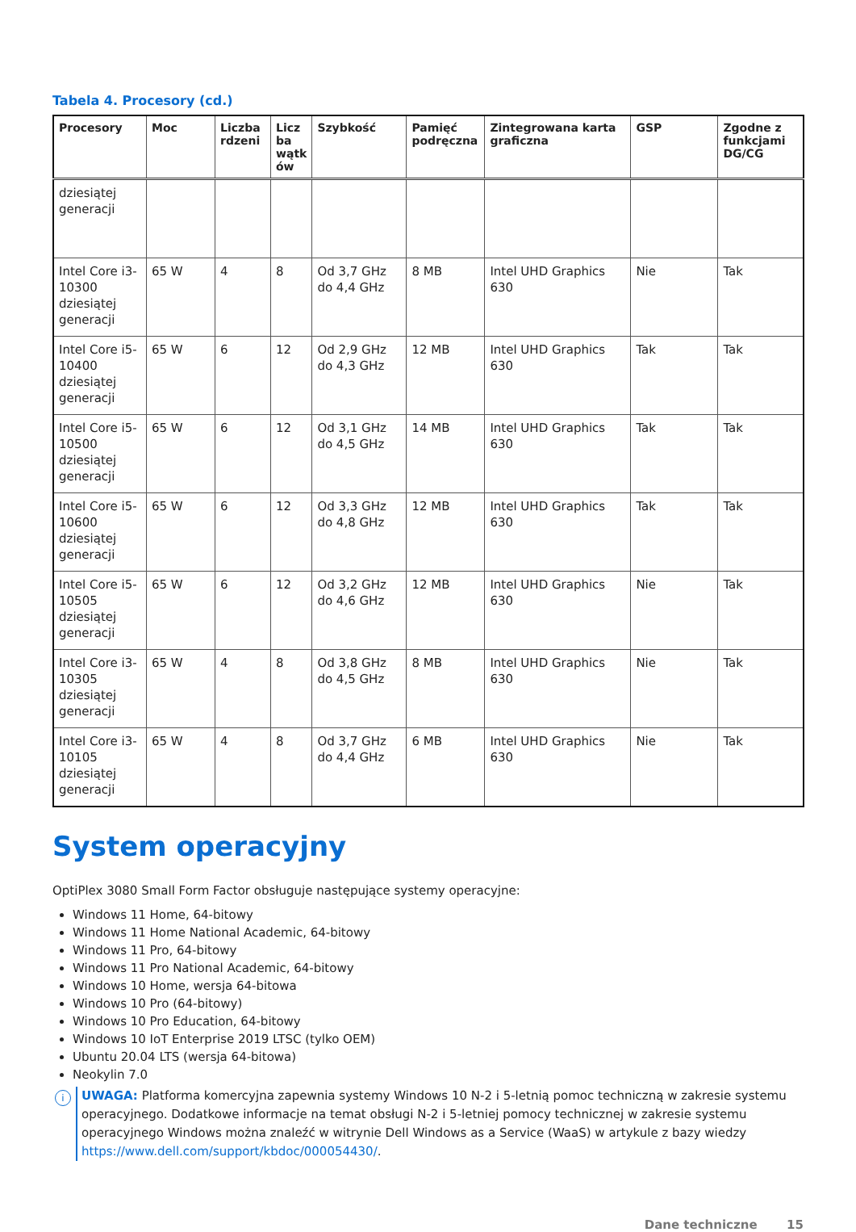Tabela 4. Procesory (cd.)
| Procesory | Moc | Liczba rdzeni | Licz ba wątk ów | Szybkość | Pamięć podręczna | Zintegrowana karta graficzna | GSP | Zgodne z funkcjami DG/CG |
| --- | --- | --- | --- | --- | --- | --- | --- | --- |
| dziesiątej generacji | | | | | | | | |
| Intel Core i3-10300 dziesiątej generacji | 65 W | 4 | 8 | Od 3,7 GHz do 4,4 GHz | 8 MB | Intel UHD Graphics 630 | Nie | Tak |
| Intel Core i5-10400 dziesiątej generacji | 65 W | 6 | 12 | Od 2,9 GHz do 4,3 GHz | 12 MB | Intel UHD Graphics 630 | Tak | Tak |
| Intel Core i5-10500 dziesiątej generacji | 65 W | 6 | 12 | Od 3,1 GHz do 4,5 GHz | 14 MB | Intel UHD Graphics 630 | Tak | Tak |
| Intel Core i5-10600 dziesiątej generacji | 65 W | 6 | 12 | Od 3,3 GHz do 4,8 GHz | 12 MB | Intel UHD Graphics 630 | Tak | Tak |
| Intel Core i5-10505 dziesiątej generacji | 65 W | 6 | 12 | Od 3,2 GHz do 4,6 GHz | 12 MB | Intel UHD Graphics 630 | Nie | Tak |
| Intel Core i3-10305 dziesiątej generacji | 65 W | 4 | 8 | Od 3,8 GHz do 4,5 GHz | 8 MB | Intel UHD Graphics 630 | Nie | Tak |
| Intel Core i3-10105 dziesiątej generacji | 65 W | 4 | 8 | Od 3,7 GHz do 4,4 GHz | 6 MB | Intel UHD Graphics 630 | Nie | Tak |
System operacyjny
OptiPlex 3080 Small Form Factor obsługuje następujące systemy operacyjne:
Windows 11 Home, 64-bitowy
Windows 11 Home National Academic, 64-bitowy
Windows 11 Pro, 64-bitowy
Windows 11 Pro National Academic, 64-bitowy
Windows 10 Home, wersja 64-bitowa
Windows 10 Pro (64-bitowy)
Windows 10 Pro Education, 64-bitowy
Windows 10 IoT Enterprise 2019 LTSC (tylko OEM)
Ubuntu 20.04 LTS (wersja 64-bitowa)
Neokylin 7.0
i
UWAGA: Platforma komercyjna zapewnia systemy Windows 10 N-2 i 5-letnią pomoc techniczną w zakresie systemu operacyjnego. Dodatkowe informacje na temat obsługi N-2 i 5-letniej pomocy technicznej w zakresie systemu operacyjnego Windows można znaleźć w witrynie Dell Windows as a Service (WaaS) w artykule z bazy wiedzy https://www.dell.com/support/kbdoc/000054430/.
Dane techniczne 15